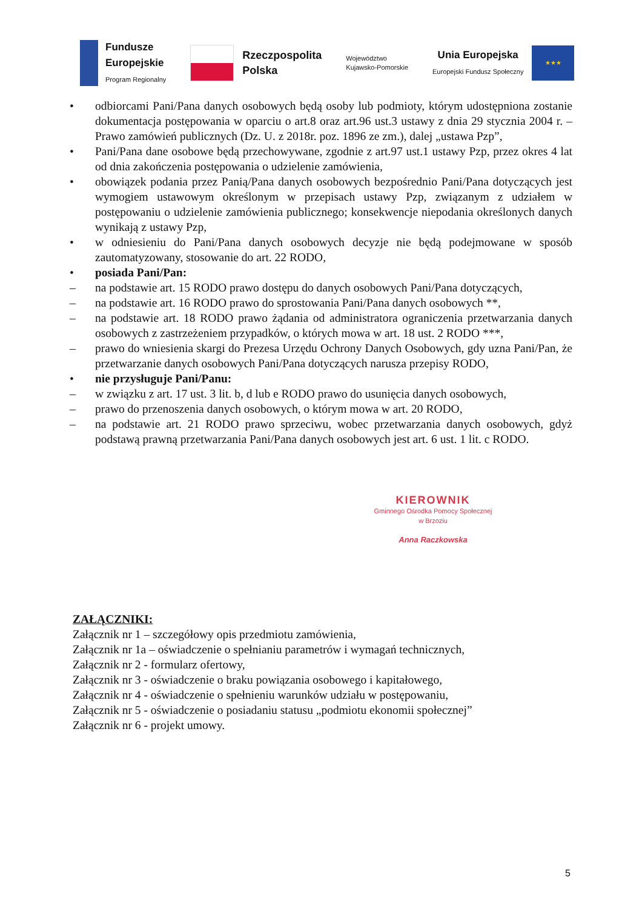Fundusze
Europejskie
Program Regionalny
Rzeczpospolita
Polska
Województwo
Kujawsko-Pomorskie
Unia Europejska
Europejski Fundusz Społeczny
★★★
• odbiorcami Pani/Pana danych osobowych będą osoby lub podmioty, którym udostępniona zostanie dokumentacja postępowania w oparciu o art.8 oraz art.96 ust.3 ustawy z dnia 29 stycznia 2004 r. – Prawo zamówień publicznych (Dz. U. z 2018r. poz. 1896 ze zm.), dalej „ustawa Pzp”,
• Pani/Pana dane osobowe będą przechowywane, zgodnie z art.97 ust.1 ustawy Pzp, przez okres 4 lat od dnia zakończenia postępowania o udzielenie zamówienia,
• obowiązek podania przez Panią/Pana danych osobowych bezpośrednio Pani/Pana dotyczących jest wymogiem ustawowym określonym w przepisach ustawy Pzp, związanym z udziałem w postępowaniu o udzielenie zamówienia publicznego; konsekwencje niepodania określonych danych wynikają z ustawy Pzp,
• w odniesieniu do Pani/Pana danych osobowych decyzje nie będą podejmowane w sposób zautomatyzowany, stosowanie do art. 22 RODO,
• posiada Pani/Pan:
– na podstawie art. 15 RODO prawo dostępu do danych osobowych Pani/Pana dotyczących,
– na podstawie art. 16 RODO prawo do sprostowania Pani/Pana danych osobowych **,
– na podstawie art. 18 RODO prawo żądania od administratora ograniczenia przetwarzania danych osobowych z zastrzeżeniem przypadków, o których mowa w art. 18 ust. 2 RODO ***,
– prawo do wniesienia skargi do Prezesa Urzędu Ochrony Danych Osobowych, gdy uzna Pani/Pan, że przetwarzanie danych osobowych Pani/Pana dotyczących narusza przepisy RODO,
• nie przysługuje Pani/Panu:
– w związku z art. 17 ust. 3 lit. b, d lub e RODO prawo do usunięcia danych osobowych,
– prawo do przenoszenia danych osobowych, o którym mowa w art. 20 RODO,
– na podstawie art. 21 RODO prawo sprzeciwu, wobec przetwarzania danych osobowych, gdyż podstawą prawną przetwarzania Pani/Pana danych osobowych jest art. 6 ust. 1 lit. c RODO.
KIEROWNIK
Gminnego Ośrodka Pomocy Społecznej
w Brzoziu
Anna Raczkowska
ZAŁĄCZNIKI:
Załącznik nr 1 – szczegółowy opis przedmiotu zamówienia,
Załącznik nr 1a – oświadczenie o spełnianiu parametrów i wymagań technicznych,
Załącznik nr 2 - formularz ofertowy,
Załącznik nr 3 - oświadczenie o braku powiązania osobowego i kapitałowego,
Załącznik nr 4 - oświadczenie o spełnieniu warunków udziału w postępowaniu,
Załącznik nr 5 - oświadczenie o posiadaniu statusu „podmiotu ekonomii społecznej”
Załącznik nr 6 - projekt umowy.
5